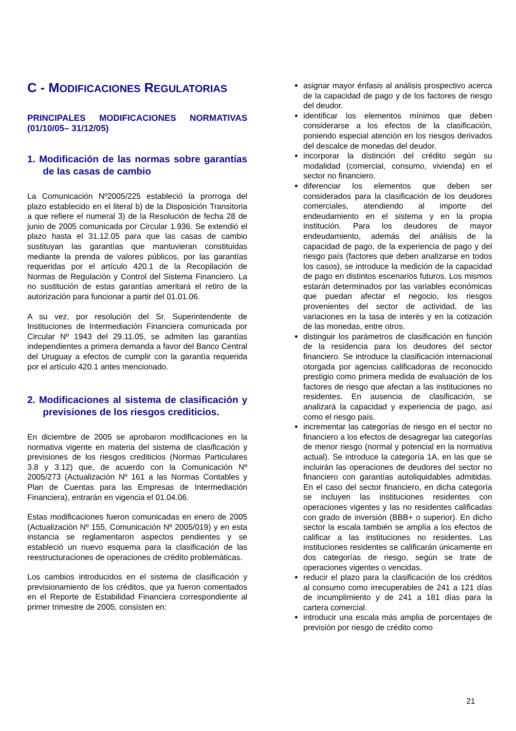C - MODIFICACIONES REGULATORIAS
PRINCIPALES MODIFICACIONES NORMATIVAS (01/10/05– 31/12/05)
1. Modificación de las normas sobre garantías de las casas de cambio
La Comunicación Nº2005/225 estableció la prorroga del plazo establecido en el literal b) de la Disposición Transitoria a que refiere el numeral 3) de la Resolución de fecha 28 de junio de 2005 comunicada por Circular 1.936. Se extendió el plazo hasta el 31.12.05 para que las casas de cambio sustituyan las garantías que mantuvieran constituidas mediante la prenda de valores públicos, por las garantías requeridas por el artículo 420.1 de la Recopilación de Normas de Regulación y Control del Sistema Financiero. La no sustitución de estas garantías ameritará el retiro de la autorización para funcionar a partir del 01.01.06.
A su vez, por resolución del Sr. Superintendente de Instituciones de Intermediación Financiera comunicada por Circular Nº 1943 del 29.11.05, se admiten las garantías independientes a primera demanda a favor del Banco Central del Uruguay a efectos de cumplir con la garantía requerida por el artículo 420.1 antes mencionado.
2. Modificaciones al sistema de clasificación y previsiones de los riesgos crediticios.
En diciembre de 2005 se aprobaron modificaciones en la normativa vigente en materia del sistema de clasificación y previsiones de los riesgos crediticios (Normas Particulares 3.8 y 3.12) que, de acuerdo con la Comunicación Nº 2005/273 (Actualización Nº 161 a las Normas Contables y Plan de Cuentas para las Empresas de Intermediación Financiera), entrarán en vigencia el 01.04.06.
Estas modificaciones fueron comunicadas en enero de 2005 (Actualización Nº 155, Comunicación Nº 2005/019) y en esta instancia se reglamentaron aspectos pendientes y se estableció un nuevo esquema para la clasificación de las reestructuraciones de operaciones de crédito problemáticas.
Los cambios introducidos en el sistema de clasificación y previsionamiento de los créditos, que ya fueron comentados en el Reporte de Estabilidad Financiera correspondiente al primer trimestre de 2005, consisten en:
asignar mayor énfasis al análisis prospectivo acerca de la capacidad de pago y de los factores de riesgo del deudor.
identificar los elementos mínimos que deben considerarse a los efectos de la clasificación, poniendo especial atención en los riesgos derivados del descalce de monedas del deudor.
incorporar la distinción del crédito según su modalidad (comercial, consumo, vivienda) en el sector no financiero.
diferenciar los elementos que deben ser considerados para la clasificación de los deudores comerciales, atendiendo al importe del endeudamiento en el sistema y en la propia institución. Para los deudores de mayor endeudamiento, además del análisis de la capacidad de pago, de la experiencia de pago y del riesgo país (factores que deben analizarse en todos los casos), se introduce la medición de la capacidad de pago en distintos escenarios futuros. Los mismos estarán determinados por las variables económicas que puedan afectar el negocio, los riesgos provenientes del sector de actividad, de las variaciones en la tasa de interés y en la cotización de las monedas, entre otros.
distinguir los parámetros de clasificación en función de la residencia para los deudores del sector financiero. Se introduce la clasificación internacional otorgada por agencias calificadoras de reconocido prestigio como primera medida de evaluación de los factores de riesgo que afectan a las instituciones no residentes. En ausencia de clasificación, se analizará la capacidad y experiencia de pago, así como el riesgo país.
incrementar las categorías de riesgo en el sector no financiero a los efectos de desagregar las categorías de menor riesgo (normal y potencial en la normativa actual). Se introduce la categoría 1A, en las que se incluirán las operaciones de deudores del sector no financiero con garantías autoliquidables admitidas. En el caso del sector financiero, en dicha categoría se incluyen las instituciones residentes con operaciones vigentes y las no residentes calificadas con grado de inversión (BBB+ o superior). En dicho sector la escala también se amplía a los efectos de calificar a las instituciones no residentes. Las instituciones residentes se calificarán únicamente en dos categorías de riesgo, según se trate de operaciones vigentes o vencidas.
reducir el plazo para la clasificación de los créditos al consumo como irrecuperables de 241 a 121 días de incumplimiento y de 241 a 181 días para la cartera comercial.
introducir una escala más amplia de porcentajes de previsión por riesgo de crédito como
21